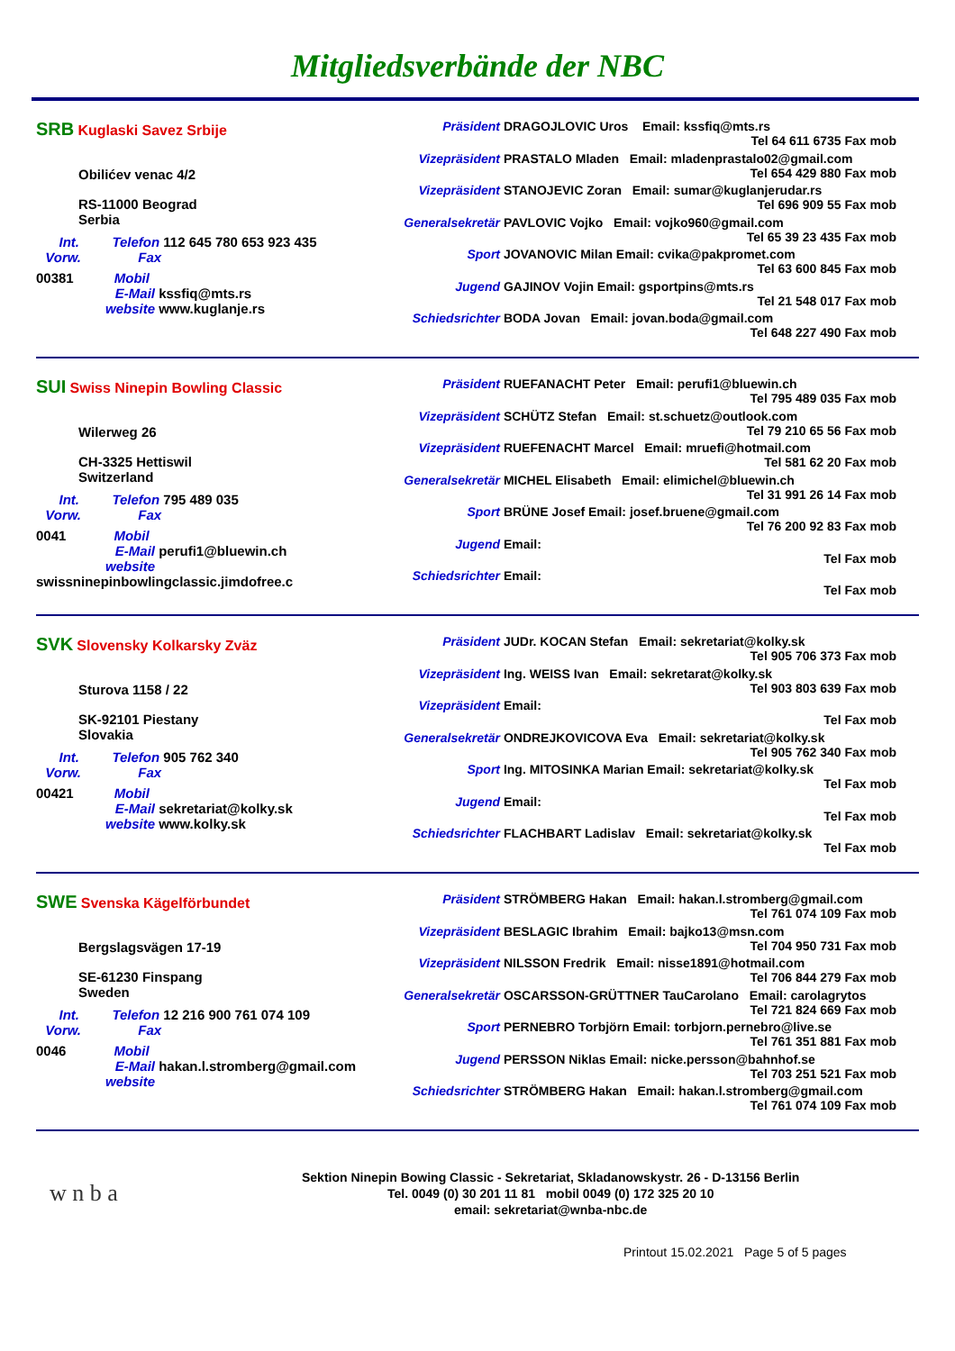Mitgliedsverbände der NBC
SRB Kuglaski Savez Srbije
Obilićev venac 4/2
RS-11000 Beograd
Serbia
Int. Telefon 112 645 780 653 923 435
Vorw. Fax
00381 Mobil
E-Mail kssfiq@mts.rs
website www.kuglanje.rs
Präsident DRAGOJLOVIC Uros Email: kssfiq@mts.rs
Tel 64 611 6735 Fax mob
Vizepräsident PRASTALO Mladen Email: mladenprastalo02@gmail.com
Tel 654 429 880 Fax mob
Vizepräsident STANOJEVIC Zoran Email: sumar@kuglanjerudar.rs
Tel 696 909 55 Fax mob
Generalsekretär PAVLOVIC Vojko Email: vojko960@gmail.com
Tel 65 39 23 435 Fax mob
Sport JOVANOVIC Milan Email: cvika@pakpromet.com
Tel 63 600 845 Fax mob
Jugend GAJINOV Vojin Email: gsportpins@mts.rs
Tel 21 548 017 Fax mob
Schiedsrichter BODA Jovan Email: jovan.boda@gmail.com
Tel 648 227 490 Fax mob
SUI Swiss Ninepin Bowling Classic
Wilerweg 26
CH-3325 Hettiswil
Switzerland
Int. Telefon 795 489 035
Vorw. Fax
0041 Mobil
E-Mail perufi1@bluewin.ch
website swissninepinbowlingclassic.jimdofree.c
Präsident RUEFANACHT Peter Email: perufi1@bluewin.ch
Tel 795 489 035 Fax mob
Vizepräsident SCHÜTZ Stefan Email: st.schuetz@outlook.com
Tel 79 210 65 56 Fax mob
Vizepräsident RUEFENACHT Marcel Email: mruefi@hotmail.com
Tel 581 62 20 Fax mob
Generalsekretär MICHEL Elisabeth Email: elimichel@bluewin.ch
Tel 31 991 26 14 Fax mob
Sport BRÜNE Josef Email: josef.bruene@gmail.com
Tel 76 200 92 83 Fax mob
Jugend Email:
Tel Fax mob
Schiedsrichter Email:
Tel Fax mob
SVK Slovensky Kolkarsky Zväz
Sturova 1158 / 22
SK-92101 Piestany
Slovakia
Int. Telefon 905 762 340
Vorw. Fax
00421 Mobil
E-Mail sekretariat@kolky.sk
website www.kolky.sk
Präsident JUDr. KOCAN Stefan Email: sekretariat@kolky.sk
Tel 905 706 373 Fax mob
Vizepräsident Ing. WEISS Ivan Email: sekretarat@kolky.sk
Tel 903 803 639 Fax mob
Vizepräsident Email:
Tel Fax mob
Generalsekretär ONDREJKOVICOVA Eva Email: sekretariat@kolky.sk
Tel 905 762 340 Fax mob
Sport Ing. MITOSINKA Marian Email: sekretariat@kolky.sk
Tel Fax mob
Jugend Email:
Tel Fax mob
Schiedsrichter FLACHBART Ladislav Email: sekretariat@kolky.sk
Tel Fax mob
SWE Svenska Kägelförbundet
Bergslagsvägen 17-19
SE-61230 Finspang
Sweden
Int. Telefon 12 216 900 761 074 109
Vorw. Fax
0046 Mobil
E-Mail hakan.l.stromberg@gmail.com
website
Präsident STRÖMBERG Hakan Email: hakan.l.stromberg@gmail.com
Tel 761 074 109 Fax mob
Vizepräsident BESLAGIC Ibrahim Email: bajko13@msn.com
Tel 704 950 731 Fax mob
Vizepräsident NILSSON Fredrik Email: nisse1891@hotmail.com
Tel 706 844 279 Fax mob
Generalsekretär OSCARSSON-GRÜTTNER TauCarolano Email: carolagrytos
Tel 721 824 669 Fax mob
Sport PERNEBRO Torbjörn Email: torbjorn.pernebro@live.se
Tel 761 351 881 Fax mob
Jugend PERSSON Niklas Email: nicke.persson@bahnhof.se
Tel 703 251 521 Fax mob
Schiedsrichter STRÖMBERG Hakan Email: hakan.l.stromberg@gmail.com
Tel 761 074 109 Fax mob
w n b a
Sektion Ninepin Bowing Classic - Sekretariat, Skladanowskystr. 26 - D-13156 Berlin
Tel. 0049 (0) 30 201 11 81 mobil 0049 (0) 172 325 20 10
email: sekretariat@wnba-nbc.de
Printout 15.02.2021 Page 5 of 5 pages